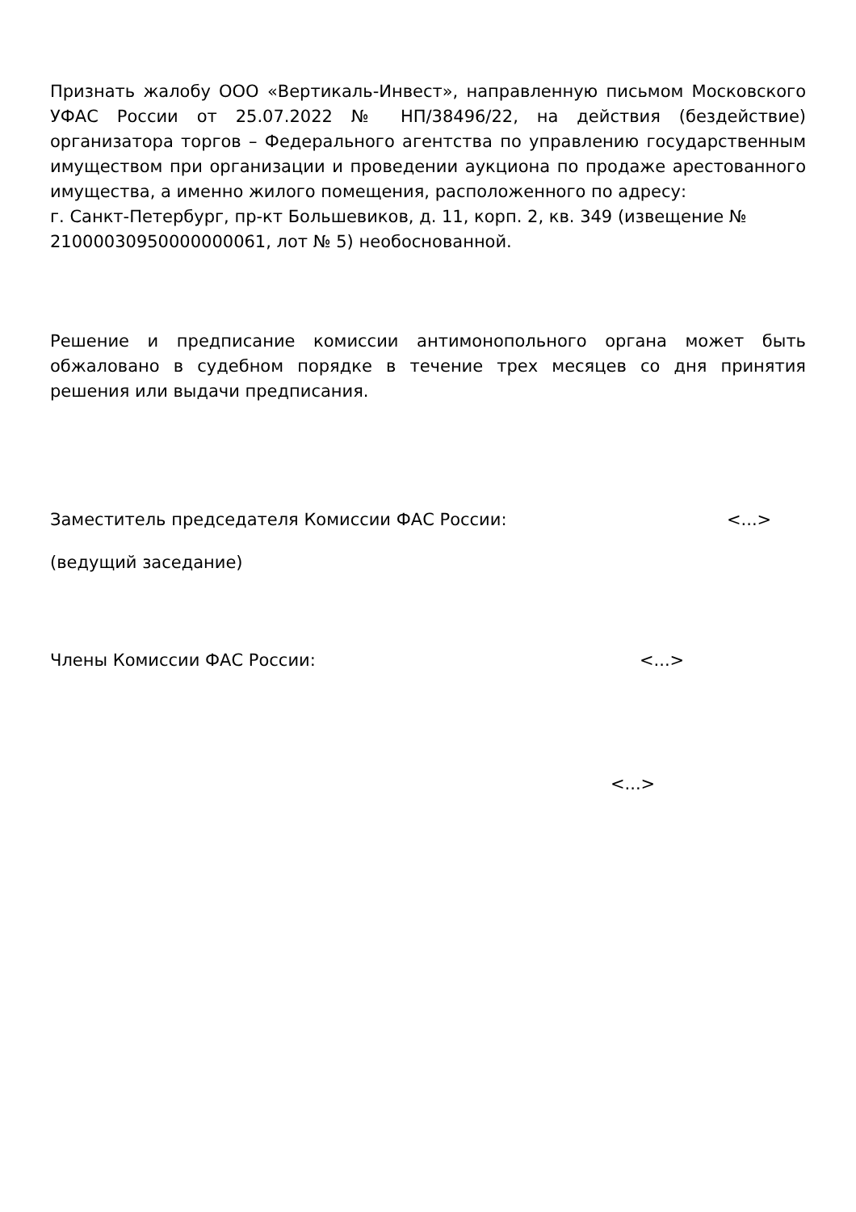Признать жалобу ООО «Вертикаль-Инвест», направленную письмом Московского УФАС России от 25.07.2022 № НП/38496/22, на действия (бездействие) организатора торгов – Федерального агентства по управлению государственным имуществом при организации и проведении аукциона по продаже арестованного имущества, а именно жилого помещения, расположенного по адресу:
г. Санкт-Петербург, пр-кт Большевиков, д. 11, корп. 2, кв. 349 (извещение № 21000030950000000061, лот № 5) необоснованной.
Решение и предписание комиссии антимонопольного органа может быть обжаловано в судебном порядке в течение трех месяцев со дня принятия решения или выдачи предписания.
Заместитель председателя Комиссии ФАС России: <...>
(ведущий заседание)
Члены Комиссии ФАС России: <...>
<...>